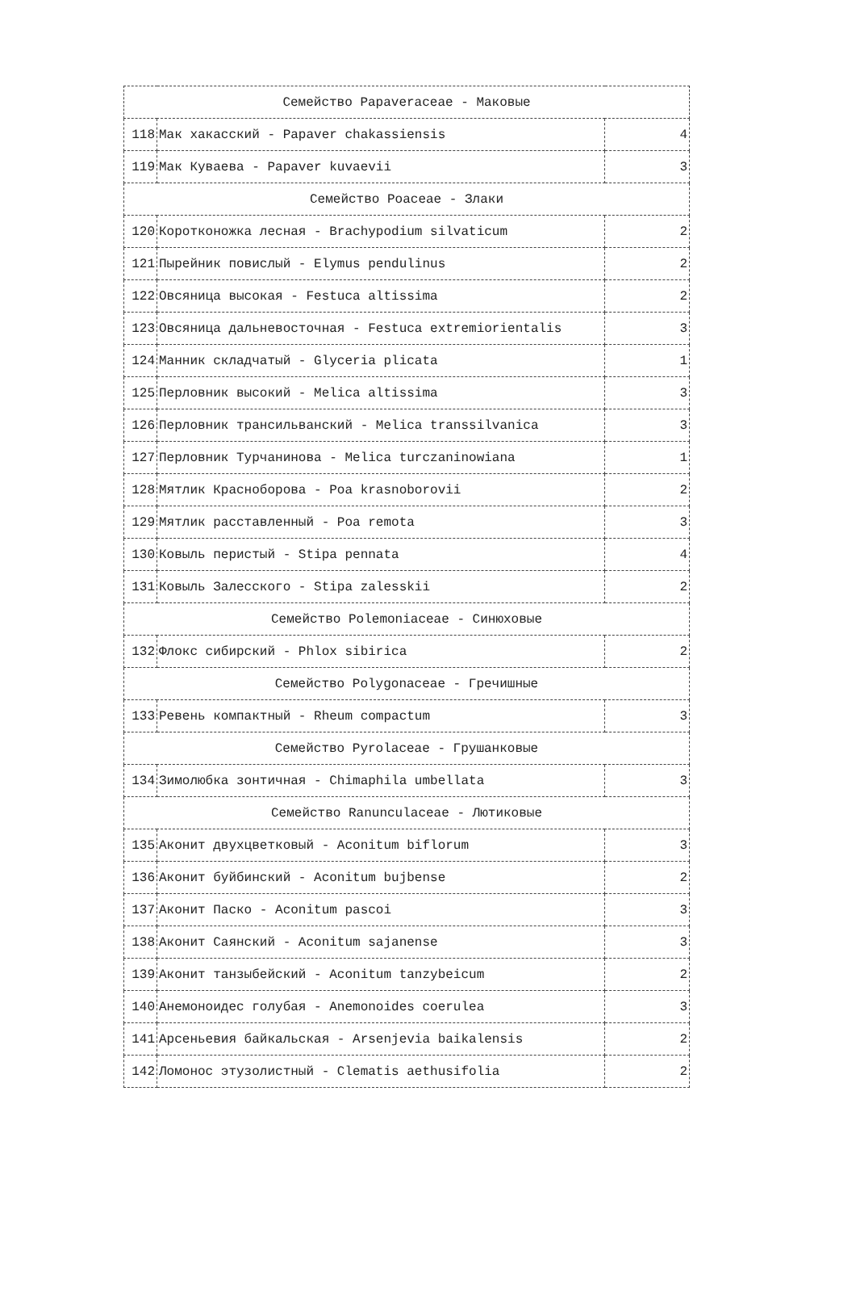| Семейство Papaveraceae - Маковые | | |
| 118 | Мак хакасский - Papaver chakassiensis | 4 |
| 119 | Мак Куваева - Papaver kuvaevii | 3 |
| Семейство Poaceae - Злаки | | |
| 120 | Коротконожка лесная - Brachypodium silvaticum | 2 |
| 121 | Пырейник повислый - Elymus pendulinus | 2 |
| 122 | Овсяница высокая - Festuca altissima | 2 |
| 123 | Овсяница дальневосточная - Festuca extremiorientalis | 3 |
| 124 | Манник складчатый - Glyceria plicata | 1 |
| 125 | Перловник высокий - Melica altissima | 3 |
| 126 | Перловник трансильванский - Melica transsilvanica | 3 |
| 127 | Перловник Турчанинова - Melica turczaninowiana | 1 |
| 128 | Мятлик Красноборова - Poa krasnoborovii | 2 |
| 129 | Мятлик расставленный - Poa remota | 3 |
| 130 | Ковыль перистый - Stipa pennata | 4 |
| 131 | Ковыль Залесского - Stipa zalesskii | 2 |
| Семейство Polemoniaceae - Синюховые | | |
| 132 | Флокс сибирский - Phlox sibirica | 2 |
| Семейство Polygonaceae - Гречишные | | |
| 133 | Ревень компактный - Rheum compactum | 3 |
| Семейство Pyrolaceae - Грушанковые | | |
| 134 | Зимолюбка зонтичная - Chimaphila umbellata | 3 |
| Семейство Ranunculaceae - Лютиковые | | |
| 135 | Аконит двухцветковый - Aconitum biflorum | 3 |
| 136 | Аконит буйбинский - Aconitum bujbense | 2 |
| 137 | Аконит Паско - Aconitum pascoi | 3 |
| 138 | Аконит Саянский - Aconitum sajanense | 3 |
| 139 | Аконит танзыбейский - Aconitum tanzybeicum | 2 |
| 140 | Анемоноидес голубая - Anemonoides coerulea | 3 |
| 141 | Арсеньевия байкальская - Arsenjevia baikalensis | 2 |
| 142 | Ломонос этузолистный - Clematis aethusifolia | 2 |